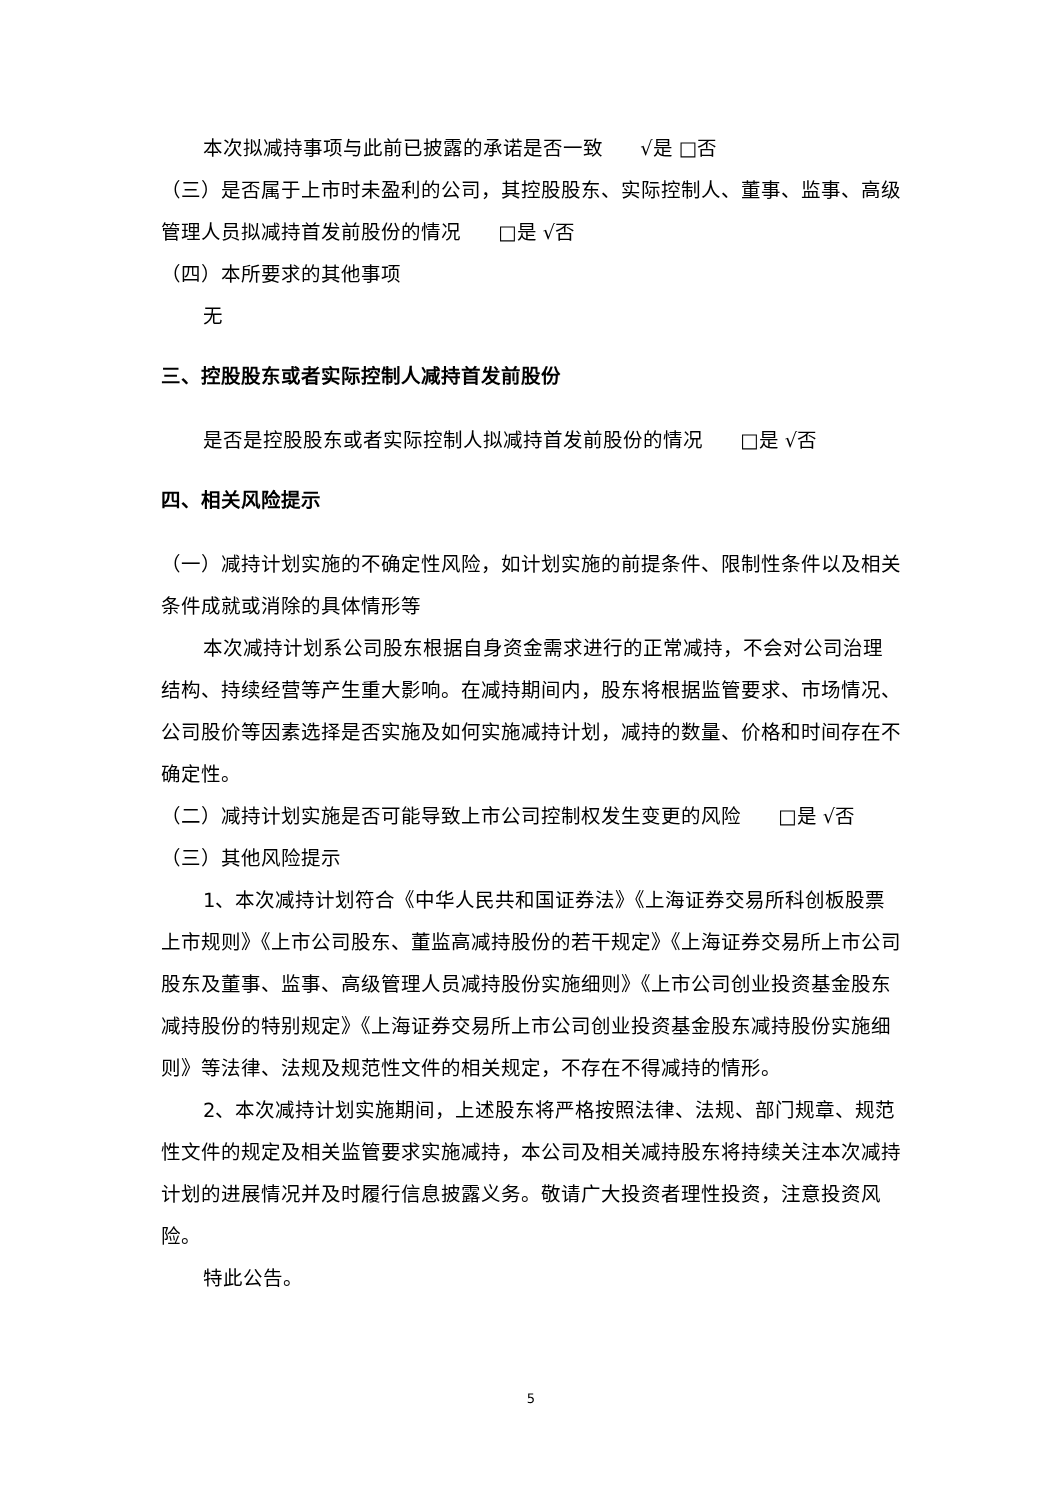本次拟减持事项与此前已披露的承诺是否一致 √是 □否
（三）是否属于上市时未盈利的公司，其控股股东、实际控制人、董事、监事、高级管理人员拟减持首发前股份的情况 □是 √否
（四）本所要求的其他事项
无
三、控股股东或者实际控制人减持首发前股份
是否是控股股东或者实际控制人拟减持首发前股份的情况 □是 √否
四、相关风险提示
（一）减持计划实施的不确定性风险，如计划实施的前提条件、限制性条件以及相关条件成就或消除的具体情形等
本次减持计划系公司股东根据自身资金需求进行的正常减持，不会对公司治理结构、持续经营等产生重大影响。在减持期间内，股东将根据监管要求、市场情况、公司股价等因素选择是否实施及如何实施减持计划，减持的数量、价格和时间存在不确定性。
（二）减持计划实施是否可能导致上市公司控制权发生变更的风险 □是 √否
（三）其他风险提示
1、本次减持计划符合《中华人民共和国证券法》《上海证券交易所科创板股票上市规则》《上市公司股东、董监高减持股份的若干规定》《上海证券交易所上市公司股东及董事、监事、高级管理人员减持股份实施细则》《上市公司创业投资基金股东减持股份的特别规定》《上海证券交易所上市公司创业投资基金股东减持股份实施细则》等法律、法规及规范性文件的相关规定，不存在不得减持的情形。
2、本次减持计划实施期间，上述股东将严格按照法律、法规、部门规章、规范性文件的规定及相关监管要求实施减持，本公司及相关减持股东将持续关注本次减持计划的进展情况并及时履行信息披露义务。敬请广大投资者理性投资，注意投资风险。
特此公告。
5